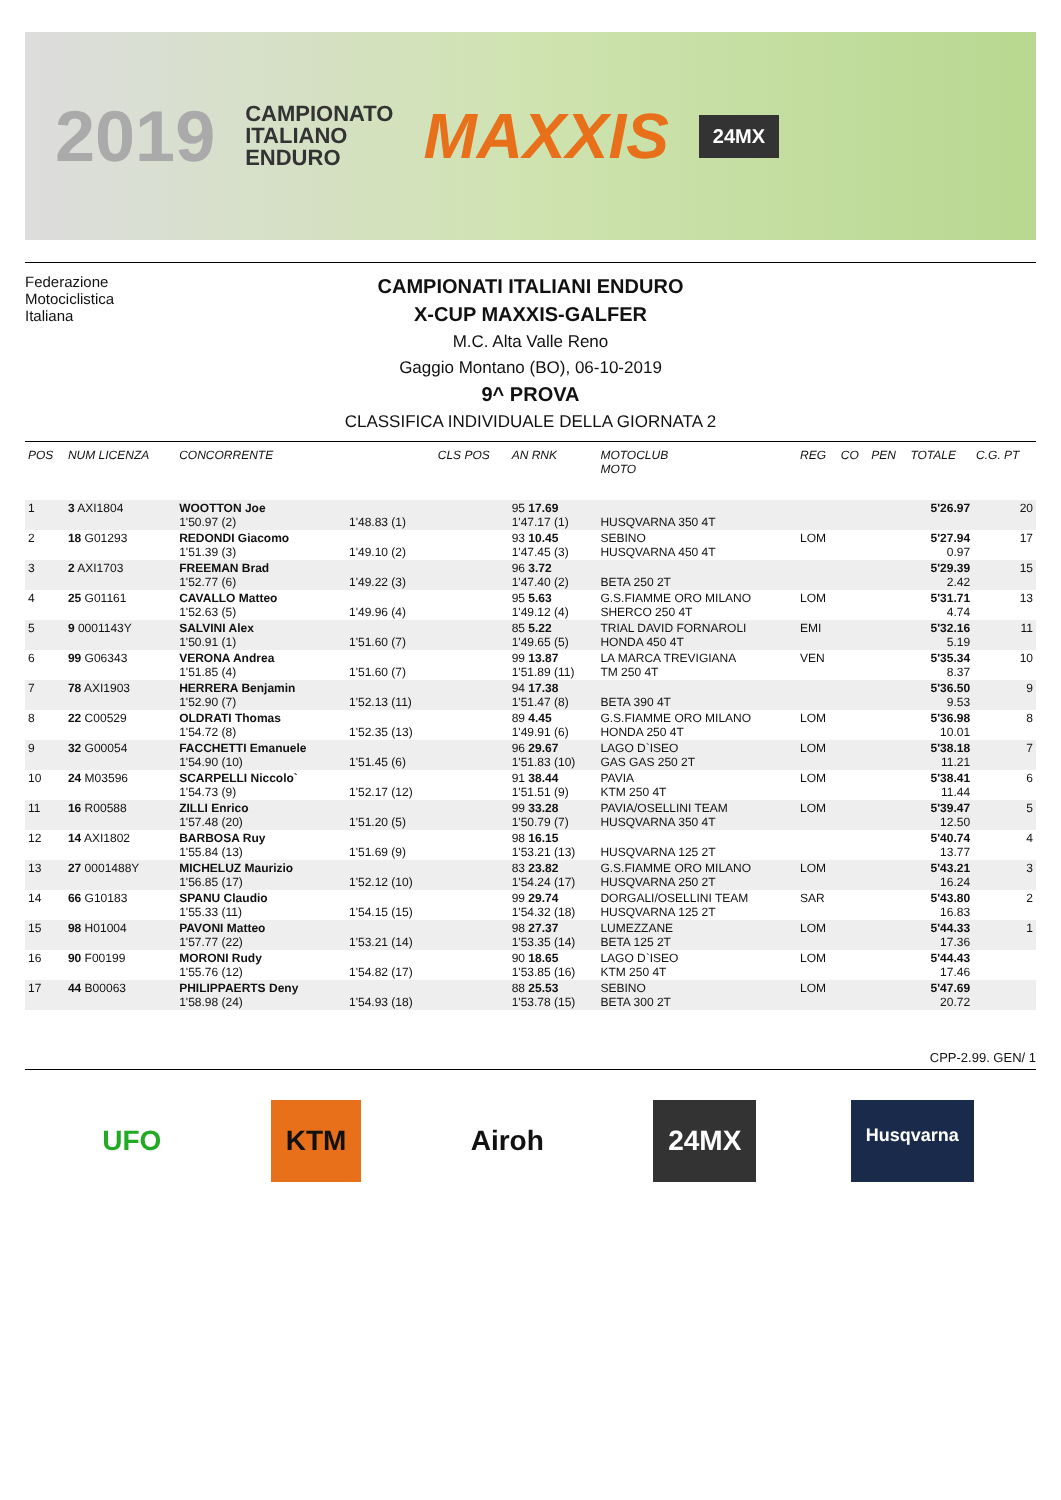2019 CAMPIONATO
ITALIANO
ENDURO MAXXIS 24MX
Federazione
Motociclistica
Italiana
CAMPIONATI ITALIANI ENDURO
X-CUP MAXXIS-GALFER
M.C. Alta Valle Reno
Gaggio Montano (BO), 06-10-2019
9^ PROVA
CLASSIFICA INDIVIDUALE DELLA GIORNATA 2
| POS | NUM LICENZA | CONCORRENTE | | CLS POS | AN RNK | MOTOCLUB MOTO | REG | CO | PEN | TOTALE | C.G. PT |
| --- | --- | --- | --- | --- | --- | --- | --- | --- | --- | --- | --- |
| 1 | 3 AXI1804 | WOOTTON Joe 1'50.97 (2) | 1'48.83 (1) | | 95 17.69 1'47.17 (1) | HUSQVARNA 350 4T | | | | 5'26.97 | 20 |
| 2 | 18 G01293 | REDONDI Giacomo 1'51.39 (3) | 1'49.10 (2) | | 93 10.45 1'47.45 (3) | SEBINO HUSQVARNA 450 4T | LOM | | | 5'27.94 0.97 | 17 |
| 3 | 2 AXI1703 | FREEMAN Brad 1'52.77 (6) | 1'49.22 (3) | | 96 3.72 1'47.40 (2) | BETA 250 2T | | | | 5'29.39 2.42 | 15 |
| 4 | 25 G01161 | CAVALLO Matteo 1'52.63 (5) | 1'49.96 (4) | | 95 5.63 1'49.12 (4) | G.S.FIAMME ORO MILANO SHERCO 250 4T | LOM | | | 5'31.71 4.74 | 13 |
| 5 | 9 0001143Y | SALVINI Alex 1'50.91 (1) | 1'51.60 (7) | | 85 5.22 1'49.65 (5) | TRIAL DAVID FORNAROLI HONDA 450 4T | EMI | | | 5'32.16 5.19 | 11 |
| 6 | 99 G06343 | VERONA Andrea 1'51.85 (4) | 1'51.60 (7) | | 99 13.87 1'51.89 (11) | LA MARCA TREVIGIANA TM 250 4T | VEN | | | 5'35.34 8.37 | 10 |
| 7 | 78 AXI1903 | HERRERA Benjamin 1'52.90 (7) | 1'52.13 (11) | | 94 17.38 1'51.47 (8) | BETA 390 4T | | | | 5'36.50 9.53 | 9 |
| 8 | 22 C00529 | OLDRATI Thomas 1'54.72 (8) | 1'52.35 (13) | | 89 4.45 1'49.91 (6) | G.S.FIAMME ORO MILANO HONDA 250 4T | LOM | | | 5'36.98 10.01 | 8 |
| 9 | 32 G00054 | FACCHETTI Emanuele 1'54.90 (10) | 1'51.45 (6) | | 96 29.67 1'51.83 (10) | LAGO D`ISEO GAS GAS 250 2T | LOM | | | 5'38.18 11.21 | 7 |
| 10 | 24 M03596 | SCARPELLI Niccolo` 1'54.73 (9) | 1'52.17 (12) | | 91 38.44 1'51.51 (9) | PAVIA KTM 250 4T | LOM | | | 5'38.41 11.44 | 6 |
| 11 | 16 R00588 | ZILLI Enrico 1'57.48 (20) | 1'51.20 (5) | | 99 33.28 1'50.79 (7) | PAVIA/OSELLINI TEAM HUSQVARNA 350 4T | LOM | | | 5'39.47 12.50 | 5 |
| 12 | 14 AXI1802 | BARBOSA Ruy 1'55.84 (13) | 1'51.69 (9) | | 98 16.15 1'53.21 (13) | HUSQVARNA 125 2T | | | | 5'40.74 13.77 | 4 |
| 13 | 27 0001488Y | MICHELUZ Maurizio 1'56.85 (17) | 1'52.12 (10) | | 83 23.82 1'54.24 (17) | G.S.FIAMME ORO MILANO HUSQVARNA 250 2T | LOM | | | 5'43.21 16.24 | 3 |
| 14 | 66 G10183 | SPANU Claudio 1'55.33 (11) | 1'54.15 (15) | | 99 29.74 1'54.32 (18) | DORGALI/OSELLINI TEAM HUSQVARNA 125 2T | SAR | | | 5'43.80 16.83 | 2 |
| 15 | 98 H01004 | PAVONI Matteo 1'57.77 (22) | 1'53.21 (14) | | 98 27.37 1'53.35 (14) | LUMEZZANE BETA 125 2T | LOM | | | 5'44.33 17.36 | 1 |
| 16 | 90 F00199 | MORONI Rudy 1'55.76 (12) | 1'54.82 (17) | | 90 18.65 1'53.85 (16) | LAGO D`ISEO KTM 250 4T | LOM | | | 5'44.43 17.46 | |
| 17 | 44 B00063 | PHILIPPAERTS Deny 1'58.98 (24) | 1'54.93 (18) | | 88 25.53 1'53.78 (15) | SEBINO BETA 300 2T | LOM | | | 5'47.69 20.72 | |
CPP-2.99. GEN/ 1
UFO KTM Airoh 24MX
Husqvarna